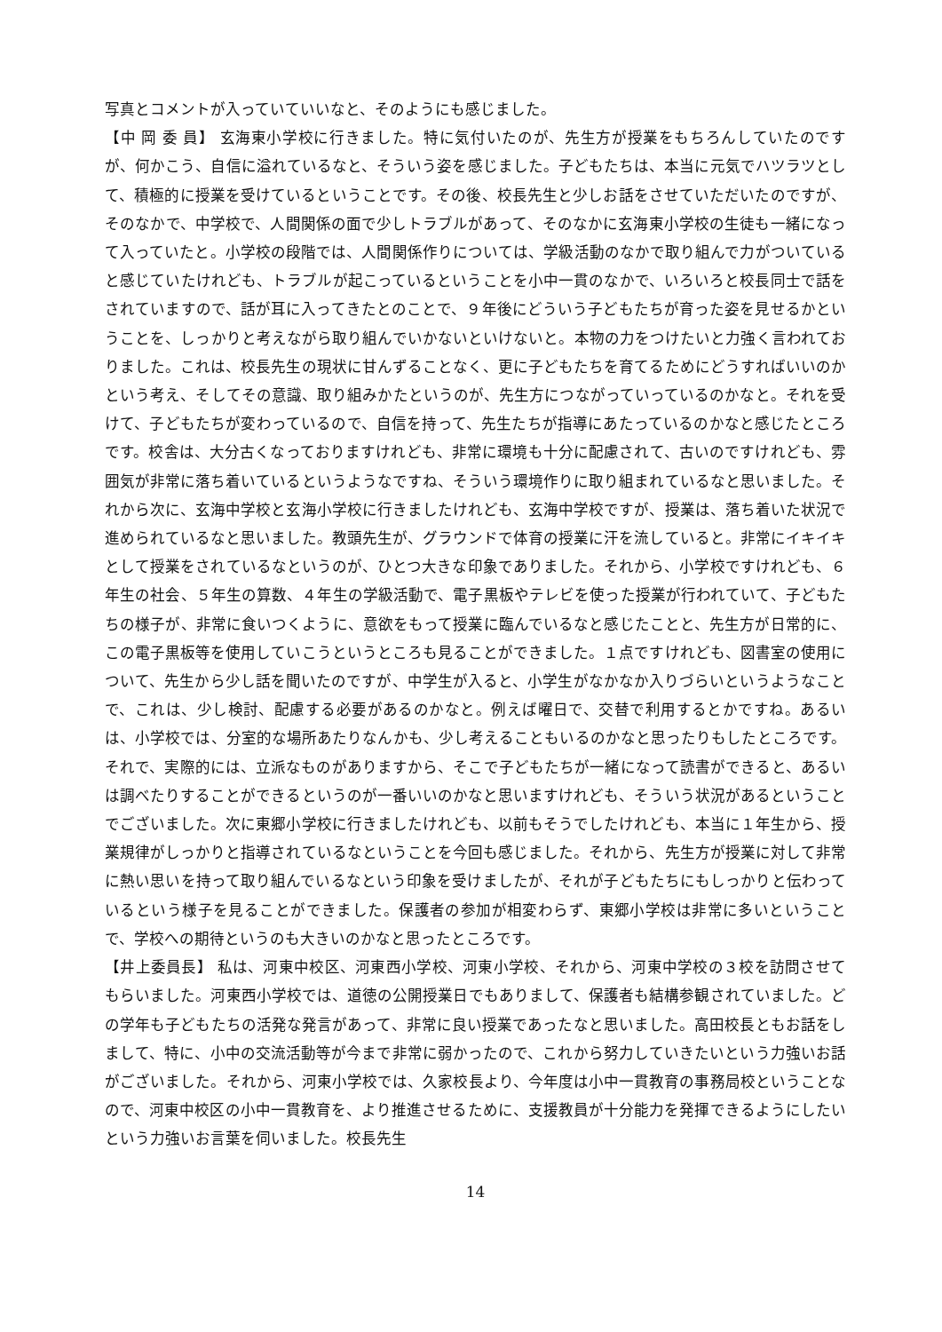写真とコメントが入っていていいなと、そのようにも感じました。
【中 岡 委 員】 玄海東小学校に行きました。特に気付いたのが、先生方が授業をもちろんしていたのですが、何かこう、自信に溢れているなと、そういう姿を感じました。子どもたちは、本当に元気でハツラツとして、積極的に授業を受けているということです。その後、校長先生と少しお話をさせていただいたのですが、そのなかで、中学校で、人間関係の面で少しトラブルがあって、そのなかに玄海東小学校の生徒も一緒になって入っていたと。小学校の段階では、人間関係作りについては、学級活動のなかで取り組んで力がついていると感じていたけれども、トラブルが起こっているということを小中一貫のなかで、いろいろと校長同士で話をされていますので、話が耳に入ってきたとのことで、９年後にどういう子どもたちが育った姿を見せるかということを、しっかりと考えながら取り組んでいかないといけないと。本物の力をつけたいと力強く言われておりました。これは、校長先生の現状に甘んずることなく、更に子どもたちを育てるためにどうすればいいのかという考え、そしてその意識、取り組みかたというのが、先生方につながっていっているのかなと。それを受けて、子どもたちが変わっているので、自信を持って、先生たちが指導にあたっているのかなと感じたところです。校舎は、大分古くなっておりますけれども、非常に環境も十分に配慮されて、古いのですけれども、雰囲気が非常に落ち着いているというようなですね、そういう環境作りに取り組まれているなと思いました。それから次に、玄海中学校と玄海小学校に行きましたけれども、玄海中学校ですが、授業は、落ち着いた状況で進められているなと思いました。教頭先生が、グラウンドで体育の授業に汗を流していると。非常にイキイキとして授業をされているなというのが、ひとつ大きな印象でありました。それから、小学校ですけれども、６年生の社会、５年生の算数、４年生の学級活動で、電子黒板やテレビを使った授業が行われていて、子どもたちの様子が、非常に食いつくように、意欲をもって授業に臨んでいるなと感じたことと、先生方が日常的に、この電子黒板等を使用していこうというところも見ることができました。１点ですけれども、図書室の使用について、先生から少し話を聞いたのですが、中学生が入ると、小学生がなかなか入りづらいというようなことで、これは、少し検討、配慮する必要があるのかなと。例えば曜日で、交替で利用するとかですね。あるいは、小学校では、分室的な場所あたりなんかも、少し考えることもいるのかなと思ったりもしたところです。それで、実際的には、立派なものがありますから、そこで子どもたちが一緒になって読書ができると、あるいは調べたりすることができるというのが一番いいのかなと思いますけれども、そういう状況があるということでございました。次に東郷小学校に行きましたけれども、以前もそうでしたけれども、本当に１年生から、授業規律がしっかりと指導されているなということを今回も感じました。それから、先生方が授業に対して非常に熱い思いを持って取り組んでいるなという印象を受けましたが、それが子どもたちにもしっかりと伝わっているという様子を見ることができました。保護者の参加が相変わらず、東郷小学校は非常に多いということで、学校への期待というのも大きいのかなと思ったところです。
【井上委員長】 私は、河東中校区、河東西小学校、河東小学校、それから、河東中学校の３校を訪問させてもらいました。河東西小学校では、道徳の公開授業日でもありまして、保護者も結構参観されていました。どの学年も子どもたちの活発な発言があって、非常に良い授業であったなと思いました。高田校長ともお話をしまして、特に、小中の交流活動等が今まで非常に弱かったので、これから努力していきたいという力強いお話がございました。それから、河東小学校では、久家校長より、今年度は小中一貫教育の事務局校ということなので、河東中校区の小中一貫教育を、より推進させるために、支援教員が十分能力を発揮できるようにしたいという力強いお言葉を伺いました。校長先生
14